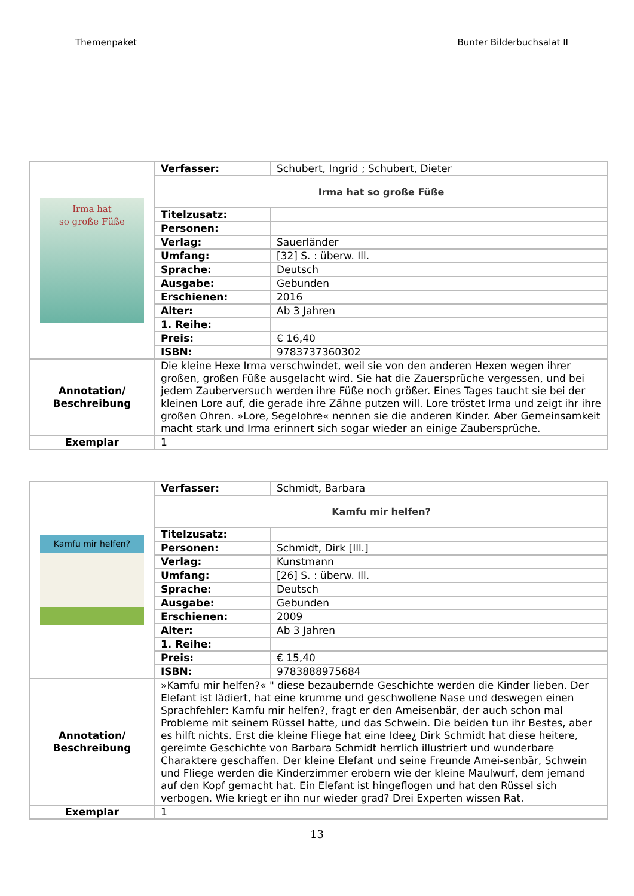Themenpaket Bunter Bilderbuchsalat II
| Irma hat so große Füße | Verfasser: | Schubert, Ingrid ; Schubert, Dieter |
| | Irma hat so große Füße | |
| | Titelzusatz: | |
| | Personen: | |
| | Verlag: | Sauerländer |
| | Umfang: | [32] S. : überw. Ill. |
| | Sprache: | Deutsch |
| | Ausgabe: | Gebunden |
| | Erschienen: | 2016 |
| | Alter: | Ab 3 Jahren |
| | 1. Reihe: | |
| | Preis: | € 16,40 |
| | ISBN: | 9783737360302 |
| Annotation/ Beschreibung | Die kleine Hexe Irma verschwindet, weil sie von den anderen Hexen wegen ihrer großen, großen Füße ausgelacht wird. Sie hat die Zauersprüche vergessen, und bei jedem Zauberversuch werden ihre Füße noch größer. Eines Tages taucht sie bei der kleinen Lore auf, die gerade ihre Zähne putzen will. Lore tröstet Irma und zeigt ihr ihre großen Ohren. »Lore, Segelohre« nennen sie die anderen Kinder. Aber Gemeinsamkeit macht stark und Irma erinnert sich sogar wieder an einige Zaubersprüche. | |
| Exemplar | 1 | |
| Kamfu mir helfen? | Verfasser: | Schmidt, Barbara |
| | Kamfu mir helfen? | |
| | Titelzusatz: | |
| | Personen: | Schmidt, Dirk [Ill.] |
| | Verlag: | Kunstmann |
| | Umfang: | [26] S. : überw. Ill. |
| | Sprache: | Deutsch |
| | Ausgabe: | Gebunden |
| | Erschienen: | 2009 |
| | Alter: | Ab 3 Jahren |
| | 1. Reihe: | |
| | Preis: | € 15,40 |
| | ISBN: | 9783888975684 |
| Annotation/ Beschreibung | »Kamfu mir helfen?« " diese bezaubernde Geschichte werden die Kinder lieben. Der Elefant ist lädiert, hat eine krumme und geschwollene Nase und deswegen einen Sprachfehler: Kamfu mir helfen?, fragt er den Ameisenbär, der auch schon mal Probleme mit seinem Rüssel hatte, und das Schwein. Die beiden tun ihr Bestes, aber es hilft nichts. Erst die kleine Fliege hat eine Idee¿ Dirk Schmidt hat diese heitere, gereimte Geschichte von Barbara Schmidt herrlich illustriert und wunderbare Charaktere geschaffen. Der kleine Elefant und seine Freunde Amei-senbär, Schwein und Fliege werden die Kinderzimmer erobern wie der kleine Maulwurf, dem jemand auf den Kopf gemacht hat. Ein Elefant ist hingeflogen und hat den Rüssel sich verbogen. Wie kriegt er ihn nur wieder grad? Drei Experten wissen Rat. | |
| Exemplar | 1 | |
13